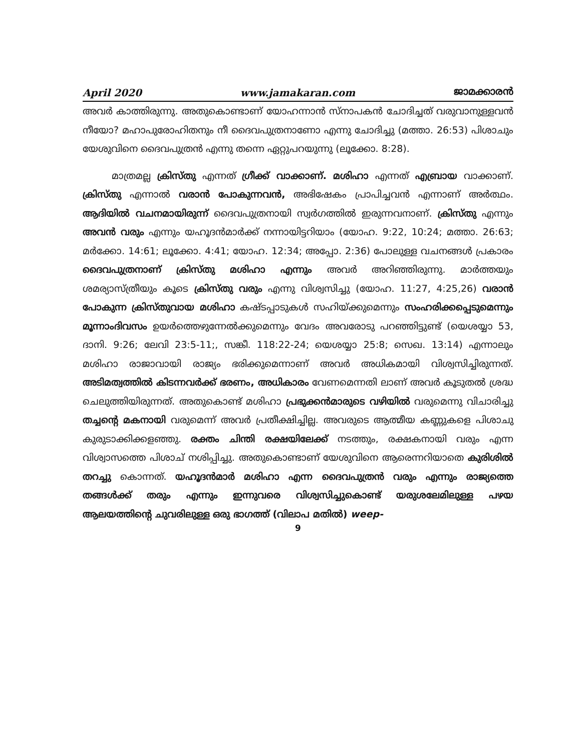April 2020 www.jamakaran.com ജാമക്കാരൻ
അവർ കാത്തിരുന്നു. അതുകൊണ്ടാണ് യോഹന്നാൻ സ്നാപകൻ ചോദിച്ചത് വരുവാനുള്ളവൻ നീയോ? മഹാപുരോഹിതനും നീ ദൈവപുത്രനാണോ എന്നു ചോദിച്ചു (മത്താ. 26:53) പിശാചും യേശുവിനെ ദൈവപുത്രൻ എന്നു തന്നെ ഏറ്റുപറയുന്നു (ലൂക്കോ. 8:28).
മാത്രമല്ല ക്രിസ്തു എന്നത് ഗ്രീക്ക് വാക്കാണ്. മശിഹാ എന്നത് എബ്രായ വാക്കാണ്. ക്രിസ്തു എന്നാൽ വരാൻ പോകുന്നവൻ, അഭിഷേകം പ്രാപിച്ചവൻ എന്നാണ് അർത്ഥം. ആദിയിൽ വചനമായിരുന്ന് ദൈവപുത്രനായി സ്വർഗത്തിൽ ഇരുന്നവനാണ്. ക്രിസ്തു എന്നും അവൻ വരും എന്നും യഹൂദൻമാർക്ക് നന്നായിട്ടറിയാം (യോഹ. 9:22, 10:24; മത്താ. 26:63; മർക്കോ. 14:61; ലൂക്കോ. 4:41; യോഹ. 12:34; അപ്പോ. 2:36) പോലുള്ള വചനങ്ങൾ പ്രകാരം ദൈവപുത്രനാണ് ക്രിസ്തു മശിഹാ എന്നും അവർ അറിഞ്ഞിരുന്നു. മാർത്തയും ശമര്യാസ്ത്രീയും കൂടെ ക്രിസ്തു വരും എന്നു വിശ്വസിച്ചു (യോഹ. 11:27, 4:25,26) വരാൻ പോകുന്ന ക്രിസ്തുവായ മശിഹാ കഷ്ടപ്പാടുകൾ സഹിയ്ക്കുമെന്നും സംഹരിക്കപ്പെടുമെന്നും മൂന്നാംദിവസം ഉയർത്തെഴുന്നേൽക്കുമെന്നും വേദം അവരോടു പറഞ്ഞിട്ടുണ്ട് (യെശയ്യാ 53, ദാനി. 9:26; ലേവി 23:5-11;, സങ്കീ. 118:22-24; യെശയ്യാ 25:8; സെഖ. 13:14) എന്നാലും മശിഹാ രാജാവായി രാജ്യം ഭരിക്കുമെന്നാണ് അവർ അധികമായി വിശ്വസിച്ചിരുന്നത്. അടിമത്വത്തിൽ കിടന്നവർക്ക് ഭരണം, അധികാരം വേണമെന്നതി ലാണ് അവർ കൂടുതൽ ശ്രദ്ധ ചെലുത്തിയിരുന്നത്. അതുകൊണ്ട് മശിഹാ പ്രഭുക്കൻമാരുടെ വഴിയിൽ വരുമെന്നു വിചാരിച്ചു തച്ചന്റെ മകനായി വരുമെന്ന് അവർ പ്രതീക്ഷിച്ചില്ല. അവരുടെ ആത്മീയ കണ്ണുകളെ പിശാചു കുരുടാക്കിക്കളഞ്ഞു. രക്തം ചിന്തി രക്ഷയിലേക്ക് നടത്തും, രക്ഷകനായി വരും എന്ന വിശ്വാസത്തെ പിശാച് നശിപ്പിച്ചു. അതുകൊണ്ടാണ് യേശുവിനെ ആരെന്നറിയാതെ കുരിശിൽ തറച്ചു കൊന്നത്. യഹൂദൻമാർ മശിഹാ എന്ന ദൈവപുത്രൻ വരും എന്നും രാജ്യത്തെ തങ്ങൾക്ക് തരും എന്നും ഇന്നുവരെ വിശ്വസിച്ചുകൊണ്ട് യരുശലേമിലുള്ള പഴയ ആലയത്തിന്റെ ചുവരിലുള്ള ഒരു ഭാഗത്ത് (വിലാപ മതിൽ) weep-
9